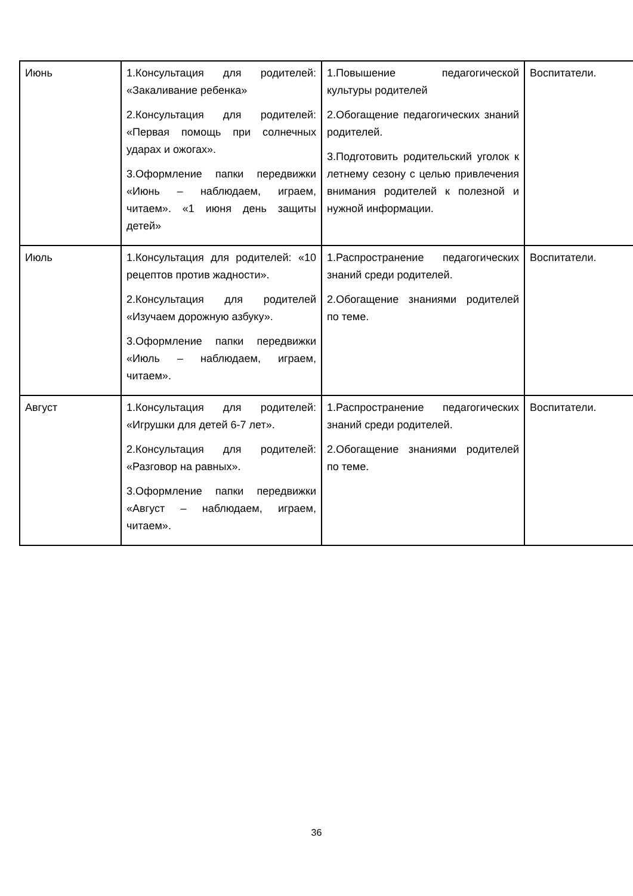| Июнь | 1.Консультация для родителей: «Закаливание ребенка» 2.Консультация для родителей: «Первая помощь при солнечных ударах и ожогах». 3.Оформление папки передвижки «Июнь – наблюдаем, играем, читаем». «1 июня день защиты детей» | 1.Повышение педагогической культуры родителей 2.Обогащение педагогических знаний родителей. 3.Подготовить родительский уголок к летнему сезону с целью привлечения внимания родителей к полезной и нужной информации. | Воспитатели. |
| Июль | 1.Консультация для родителей: «10 рецептов против жадности». 2.Консультация для родителей «Изучаем дорожную азбуку». 3.Оформление папки передвижки «Июль – наблюдаем, играем, читаем». | 1.Распространение педагогических знаний среди родителей. 2.Обогащение знаниями родителей по теме. | Воспитатели. |
| Август | 1.Консультация для родителей: «Игрушки для детей 6-7 лет». 2.Консультация для родителей: «Разговор на равных». 3.Оформление папки передвижки «Август – наблюдаем, играем, читаем». | 1.Распространение педагогических знаний среди родителей. 2.Обогащение знаниями родителей по теме. | Воспитатели. |
36